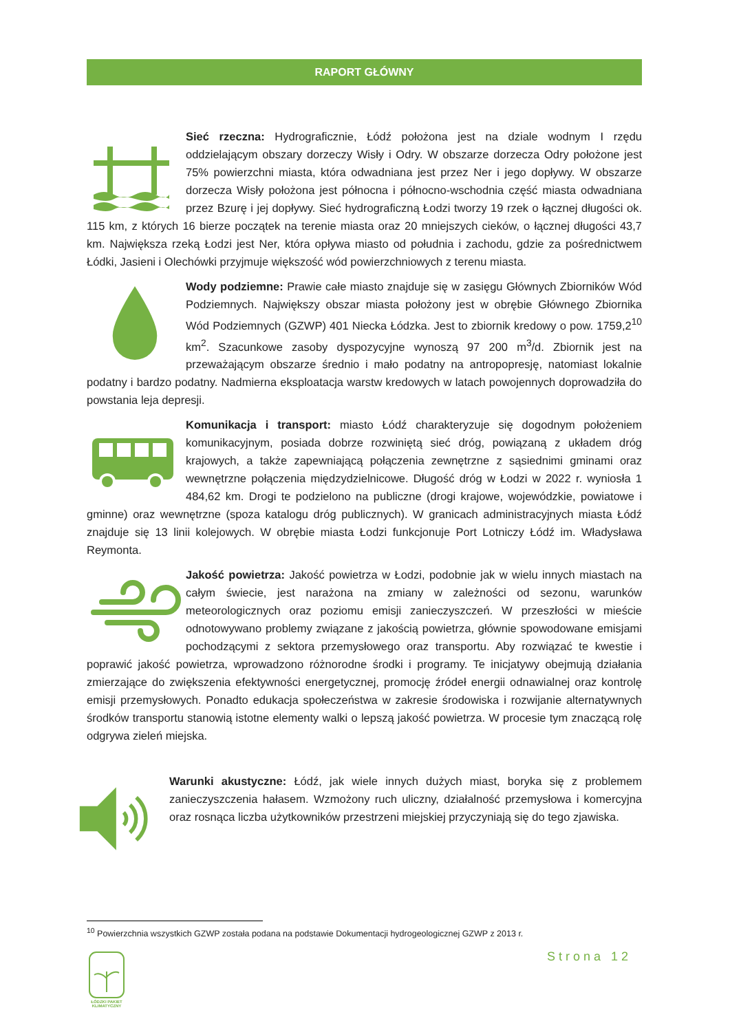RAPORT GŁÓWNY
Sieć rzeczna: Hydrograficznie, Łódź położona jest na dziale wodnym I rzędu oddzielającym obszary dorzeczy Wisły i Odry. W obszarze dorzecza Odry położone jest 75% powierzchni miasta, która odwadniana jest przez Ner i jego dopływy. W obszarze dorzecza Wisły położona jest północna i północno-wschodnia część miasta odwadniana przez Bzurę i jej dopływy. Sieć hydrograficzną Łodzi tworzy 19 rzek o łącznej długości ok. 115 km, z których 16 bierze początek na terenie miasta oraz 20 mniejszych cieków, o łącznej długości 43,7 km. Największa rzeką Łodzi jest Ner, która opływa miasto od południa i zachodu, gdzie za pośrednictwem Łódki, Jasieni i Olechówki przyjmuje większość wód powierzchniowych z terenu miasta.
Wody podziemne: Prawie całe miasto znajduje się w zasięgu Głównych Zbiorników Wód Podziemnych. Największy obszar miasta położony jest w obrębie Głównego Zbiornika Wód Podziemnych (GZWP) 401 Niecka Łódzka. Jest to zbiornik kredowy o pow. 1759,2<sup>10</sup> km<sup>2</sup>. Szacunkowe zasoby dyspozycyjne wynoszą 97 200 m<sup>3</sup>/d. Zbiornik jest na przeważającym obszarze średnio i mało podatny na antropopresję, natomiast lokalnie podatny i bardzo podatny. Nadmierna eksploatacja warstw kredowych w latach powojennych doprowadziła do powstania leja depresji.
Komunikacja i transport: miasto Łódź charakteryzuje się dogodnym położeniem komunikacyjnym, posiada dobrze rozwiniętą sieć dróg, powiązaną z układem dróg krajowych, a także zapewniającą połączenia zewnętrzne z sąsiednimi gminami oraz wewnętrzne połączenia międzydzielnicowe. Długość dróg w Łodzi w 2022 r. wyniosła 1 484,62 km. Drogi te podzielono na publiczne (drogi krajowe, wojewódzkie, powiatowe i gminne) oraz wewnętrzne (spoza katalogu dróg publicznych). W granicach administracyjnych miasta Łódź znajduje się 13 linii kolejowych. W obrębie miasta Łodzi funkcjonuje Port Lotniczy Łódź im. Władysława Reymonta.
Jakość powietrza: Jakość powietrza w Łodzi, podobnie jak w wielu innych miastach na całym świecie, jest narażona na zmiany w zależności od sezonu, warunków meteorologicznych oraz poziomu emisji zanieczyszczeń. W przeszłości w mieście odnotowywano problemy związane z jakością powietrza, głównie spowodowane emisjami pochodzącymi z sektora przemysłowego oraz transportu. Aby rozwiązać te kwestie i poprawić jakość powietrza, wprowadzono różnorodne środki i programy. Te inicjatywy obejmują działania zmierzające do zwiększenia efektywności energetycznej, promocję źródeł energii odnawialnej oraz kontrolę emisji przemysłowych. Ponadto edukacja społeczeństwa w zakresie środowiska i rozwijanie alternatywnych środków transportu stanowią istotne elementy walki o lepszą jakość powietrza. W procesie tym znaczącą rolę odgrywa zieleń miejska.
Warunki akustyczne: Łódź, jak wiele innych dużych miast, boryka się z problemem zanieczyszczenia hałasem. Wzmożony ruch uliczny, działalność przemysłowa i komercyjna oraz rosnąca liczba użytkowników przestrzeni miejskiej przyczyniają się do tego zjawiska.
<sup>10</sup> Powierzchnia wszystkich GZWP została podana na podstawie Dokumentacji hydrogeologicznej GZWP z 2013 r.
Strona 12
ŁÓDZKI PAKIET KLIMATYCZNY